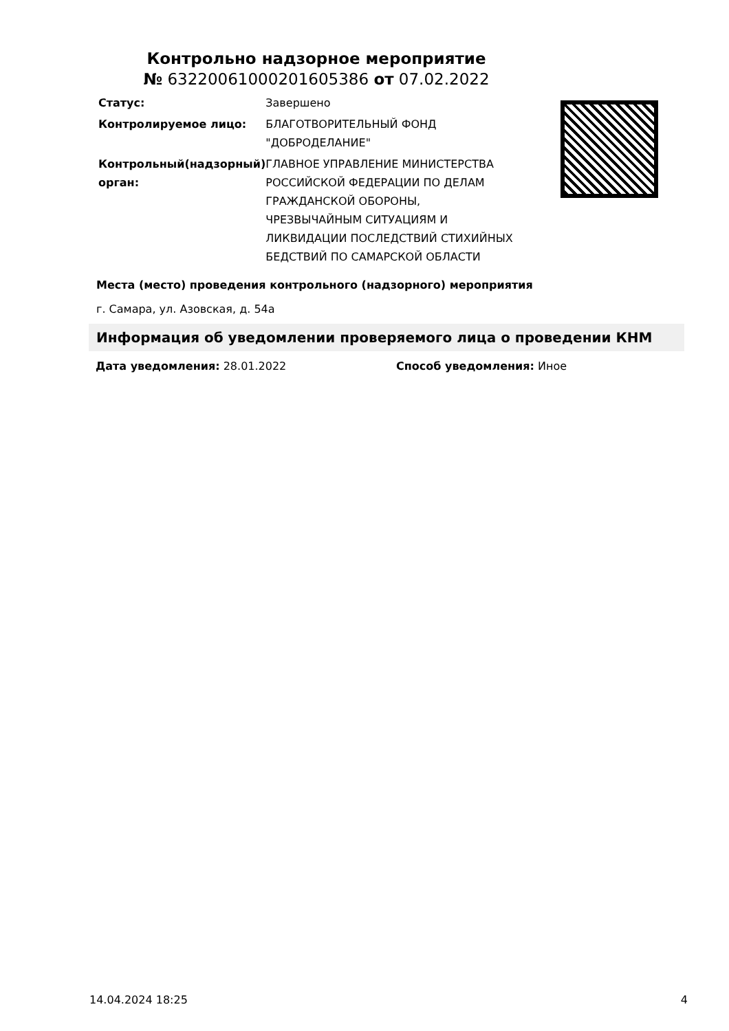Контрольно надзорное мероприятие
№ 63220061000201605386 от 07.02.2022
| Статус: | Завершено |
| Контролируемое лицо: | БЛАГОТВОРИТЕЛЬНЫЙ ФОНД "ДОБРОДЕЛАНИЕ" |
| Контрольный(надзорный) орган: | ГЛАВНОЕ УПРАВЛЕНИЕ МИНИСТЕРСТВА РОССИЙСКОЙ ФЕДЕРАЦИИ ПО ДЕЛАМ ГРАЖДАНСКОЙ ОБОРОНЫ, ЧРЕЗВЫЧАЙНЫМ СИТУАЦИЯМ И ЛИКВИДАЦИИ ПОСЛЕДСТВИЙ СТИХИЙНЫХ БЕДСТВИЙ ПО САМАРСКОЙ ОБЛАСТИ |
Места (место) проведения контрольного (надзорного) мероприятия
г. Самара, ул. Азовская, д. 54а
Информация об уведомлении проверяемого лица о проведении КНМ
Дата уведомления: 28.01.2022 Способ уведомления: Иное
14.04.2024 18:25 4